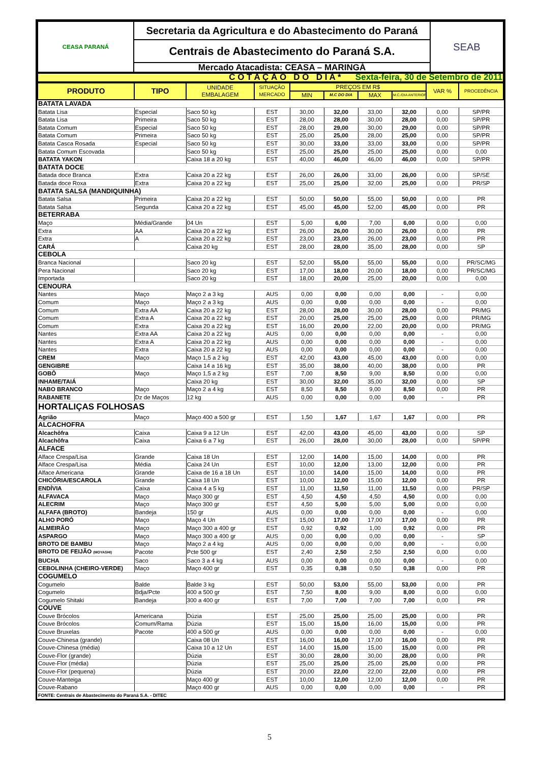| CEASA PARANÁ | Secretaria da Agricultura e do Abastecimento do Paraná | SEAB |
| | Centrais de Abastecimento do Paraná S.A. | |
| | Mercado Atacadista: CEASA – MARINGÁ | |
| C O T A Ç Ã O D O D I A * Sexta-feira, 30 de Setembro de 2011 |
| PRODUTO | TIPO | UNIDADE EMBALAGEM | SITUAÇÃO MERCADO | PREÇOS EM R$ | | | | VAR % | PROCEDÊNCIA |
| | | | | MIN | M.C DO DIA | MAX | M.C./DIA ANTERIOR | | |
| BATATA LAVADA | | | | | | | | | |
| Batata Lisa | Especial | Saco 50 kg | EST | 30,00 | 32,00 | 33,00 | 32,00 | 0,00 | SP/PR |
| Batata Lisa | Primeira | Saco 50 kg | EST | 28,00 | 28,00 | 30,00 | 28,00 | 0,00 | SP/PR |
| Batata Comum | Especial | Saco 50 kg | EST | 28,00 | 29,00 | 30,00 | 29,00 | 0,00 | SP/PR |
| Batata Comum | Primeira | Saco 50 kg | EST | 25,00 | 25,00 | 28,00 | 25,00 | 0,00 | SP/PR |
| Batata Casca Rosada | Especial | Saco 50 kg | EST | 30,00 | 33,00 | 33,00 | 33,00 | 0,00 | SP/PR |
| Batata Comum Escovada | | Saco 50 kg | EST | 25,00 | 25,00 | 25,00 | 25,00 | 0,00 | 0,00 |
| BATATA YAKON | | Caixa 18 a 20 kg | EST | 40,00 | 46,00 | 46,00 | 46,00 | 0,00 | SP/PR |
| BATATA DOCE | | | | | | | | | |
| Batada doce Branca | Extra | Caixa 20 a 22 kg | EST | 26,00 | 26,00 | 33,00 | 26,00 | 0,00 | SP/SE |
| Batada doce Roxa | Extra | Caixa 20 a 22 kg | EST | 25,00 | 25,00 | 32,00 | 25,00 | 0,00 | PR/SP |
| BATATA SALSA (MANDIQUINHA) | | | | | | | | | |
| Batata Salsa | Primeira | Caixa 20 a 22 kg | EST | 50,00 | 50,00 | 55,00 | 50,00 | 0,00 | PR |
| Batata Salsa | Segunda | Caixa 20 a 22 kg | EST | 45,00 | 45,00 | 52,00 | 45,00 | 0,00 | PR |
| BETERRABA | | | | | | | | | |
| Maço | Média/Grande | 04 Un | EST | 5,00 | 6,00 | 7,00 | 6,00 | 0,00 | 0,00 |
| Extra | AA | Caixa 20 a 22 kg | EST | 26,00 | 26,00 | 30,00 | 26,00 | 0,00 | PR |
| Extra | A | Caixa 20 a 22 kg | EST | 23,00 | 23,00 | 26,00 | 23,00 | 0,00 | PR |
| CARÁ | | Caixa 20 kg | EST | 28,00 | 28,00 | 35,00 | 28,00 | 0,00 | SP |
| CEBOLA | | | | | | | | | |
| Branca Nacional | | Saco 20 kg | EST | 52,00 | 55,00 | 55,00 | 55,00 | 0,00 | PR/SC/MG |
| Pera Nacional | | Saco 20 kg | EST | 17,00 | 18,00 | 20,00 | 18,00 | 0,00 | PR/SC/MG |
| Importada | | Saco 20 kg | EST | 18,00 | 20,00 | 25,00 | 20,00 | 0,00 | 0,00 |
| CENOURA | | | | | | | | | |
| Nantes | Maço | Maço 2 a 3 kg | AUS | 0,00 | 0,00 | 0,00 | 0,00 | - | 0,00 |
| Comum | Maço | Maço 2 a 3 kg | AUS | 0,00 | 0,00 | 0,00 | 0,00 | - | 0,00 |
| Comum | Extra AA | Caixa 20 a 22 kg | EST | 28,00 | 28,00 | 30,00 | 28,00 | 0,00 | PR/MG |
| Comum | Extra A | Caixa 20 a 22 kg | EST | 20,00 | 25,00 | 25,00 | 25,00 | 0,00 | PR/MG |
| Comum | Extra | Caixa 20 a 22 kg | EST | 16,00 | 20,00 | 22,00 | 20,00 | 0,00 | PR/MG |
| Nantes | Extra AA | Caixa 20 a 22 kg | AUS | 0,00 | 0,00 | 0,00 | 0,00 | - | 0,00 |
| Nantes | Extra A | Caixa 20 a 22 kg | AUS | 0,00 | 0,00 | 0,00 | 0,00 | - | 0,00 |
| Nantes | Extra | Caixa 20 a 22 kg | AUS | 0,00 | 0,00 | 0,00 | 0,00 | - | 0,00 |
| CREM | Maço | Maço 1,5 a 2 kg | EST | 42,00 | 43,00 | 45,00 | 43,00 | 0,00 | 0,00 |
| GENGIBRE | | Caixa 14 a 16 kg | EST | 35,00 | 38,00 | 40,00 | 38,00 | 0,00 | PR |
| GOBÔ | Maço | Maço 1,5 a 2 kg | EST | 7,00 | 8,50 | 9,00 | 8,50 | 0,00 | 0,00 |
| INHAME/TAIÁ | | Caixa 20 kg | EST | 30,00 | 32,00 | 35,00 | 32,00 | 0,00 | SP |
| NABO BRANCO | Maço | Maço 2 a 4 kg | EST | 8,50 | 8,50 | 9,00 | 8,50 | 0,00 | PR |
| RABANETE | Dz de Maços | 12 kg | AUS | 0,00 | 0,00 | 0,00 | 0,00 | - | PR |
| HORTALIÇAS FOLHOSAS | | | | | | | | | |
| Agrião | Maço | Maço 400 a 500 gr | EST | 1,50 | 1,67 | 1,67 | 1,67 | 0,00 | PR |
| ALCACHOFRA | | | | | | | | | |
| Alcachôfra | Caixa | Caixa 9 a 12 Un | EST | 42,00 | 43,00 | 45,00 | 43,00 | 0,00 | SP |
| Alcachôfra | Caixa | Caixa 6 a 7 kg | EST | 26,00 | 28,00 | 30,00 | 28,00 | 0,00 | SP/PR |
| ALFACE | | | | | | | | | |
| Alface Crespa/Lisa | Grande | Caixa 18 Un | EST | 12,00 | 14,00 | 15,00 | 14,00 | 0,00 | PR |
| Alface Crespa/Lisa | Média | Caixa 24 Un | EST | 10,00 | 12,00 | 13,00 | 12,00 | 0,00 | PR |
| Alface Americana | Grande | Caixa de 16 a 18 Un | EST | 10,00 | 14,00 | 15,00 | 14,00 | 0,00 | PR |
| CHICÓRIA/ESCAROLA | Grande | Caixa 18 Un | EST | 10,00 | 12,00 | 15,00 | 12,00 | 0,00 | PR |
| ENDÍVIA | Caixa | Caixa 4 a 5 kg | EST | 11,00 | 11,50 | 11,00 | 11,50 | 0,00 | PR/SP |
| ALFAVACA | Maço | Maço 300 gr | EST | 4,50 | 4,50 | 4,50 | 4,50 | 0,00 | 0,00 |
| ALECRIM | Maço | Maço 300 gr | EST | 4,50 | 5,00 | 5,00 | 5,00 | 0,00 | 0,00 |
| ALFAFA (BROTO) | Bandeja | 150 gr | AUS | 0,00 | 0,00 | 0,00 | 0,00 | - | 0,00 |
| ALHO PORÓ | Maço | Maço 4 Un | EST | 15,00 | 17,00 | 17,00 | 17,00 | 0,00 | PR |
| ALMEIRÃO | Maço | Maço 300 a 400 gr | EST | 0,92 | 0,92 | 1,00 | 0,92 | 0,00 | PR |
| ASPARGO | Maço | Maço 300 a 400 gr | AUS | 0,00 | 0,00 | 0,00 | 0,00 | - | SP |
| BROTO DE BAMBU | Maço | Maço 2 a 4 kg | AUS | 0,00 | 0,00 | 0,00 | 0,00 | - | 0,00 |
| BROTO DE FEIJÃO (MOYASHI) | Pacote | Pcte 500 gr | EST | 2,40 | 2,50 | 2,50 | 2,50 | 0,00 | 0,00 |
| BUCHA | Saco | Saco 3 a 4 kg | AUS | 0,00 | 0,00 | 0,00 | 0,00 | - | 0,00 |
| CEBOLINHA (CHEIRO-VERDE) | Maço | Maço 400 gr | EST | 0,35 | 0,38 | 0,50 | 0,38 | 0,00 | PR |
| COGUMELO | | | | | | | | | |
| Cogumelo | Balde | Balde 3 kg | EST | 50,00 | 53,00 | 55,00 | 53,00 | 0,00 | PR |
| Cogumelo | Bdja/Pcte | 400 a 500 gr | EST | 7,50 | 8,00 | 9,00 | 8,00 | 0,00 | 0,00 |
| Cogumelo Shitaki | Bandeja | 300 a 400 gr | EST | 7,00 | 7,00 | 7,00 | 7,00 | 0,00 | PR |
| COUVE | | | | | | | | | |
| Couve Brócolos | Americana | Dúzia | EST | 25,00 | 25,00 | 25,00 | 25,00 | 0,00 | PR |
| Couve Brócolos | Comum/Rama | Dúzia | EST | 15,00 | 15,00 | 16,00 | 15,00 | 0,00 | PR |
| Couve Bruxelas | Pacote | 400 a 500 gr | AUS | 0,00 | 0,00 | 0,00 | 0,00 | - | 0,00 |
| Couve-Chinesa (grande) | | Caixa 08 Un | EST | 16,00 | 16,00 | 17,00 | 16,00 | 0,00 | PR |
| Couve-Chinesa (média) | | Caixa 10 a 12 Un | EST | 14,00 | 15,00 | 15,00 | 15,00 | 0,00 | PR |
| Couve-Flor (grande) | | Dúzia | EST | 30,00 | 28,00 | 30,00 | 28,00 | 0,00 | PR |
| Couve-Flor (média) | | Dúzia | EST | 25,00 | 25,00 | 25,00 | 25,00 | 0,00 | PR |
| Couve-Flor (pequena) | | Dúzia | EST | 20,00 | 22,00 | 22,00 | 22,00 | 0,00 | PR |
| Couve-Manteiga | | Maço 400 gr | EST | 10,00 | 12,00 | 12,00 | 12,00 | 0,00 | PR |
| Couve-Rabano | | Maço 400 gr | AUS | 0,00 | 0,00 | 0,00 | 0,00 | - | PR |
FONTE: Centrais de Abastecimento do Paraná S.A. - DITEC
5